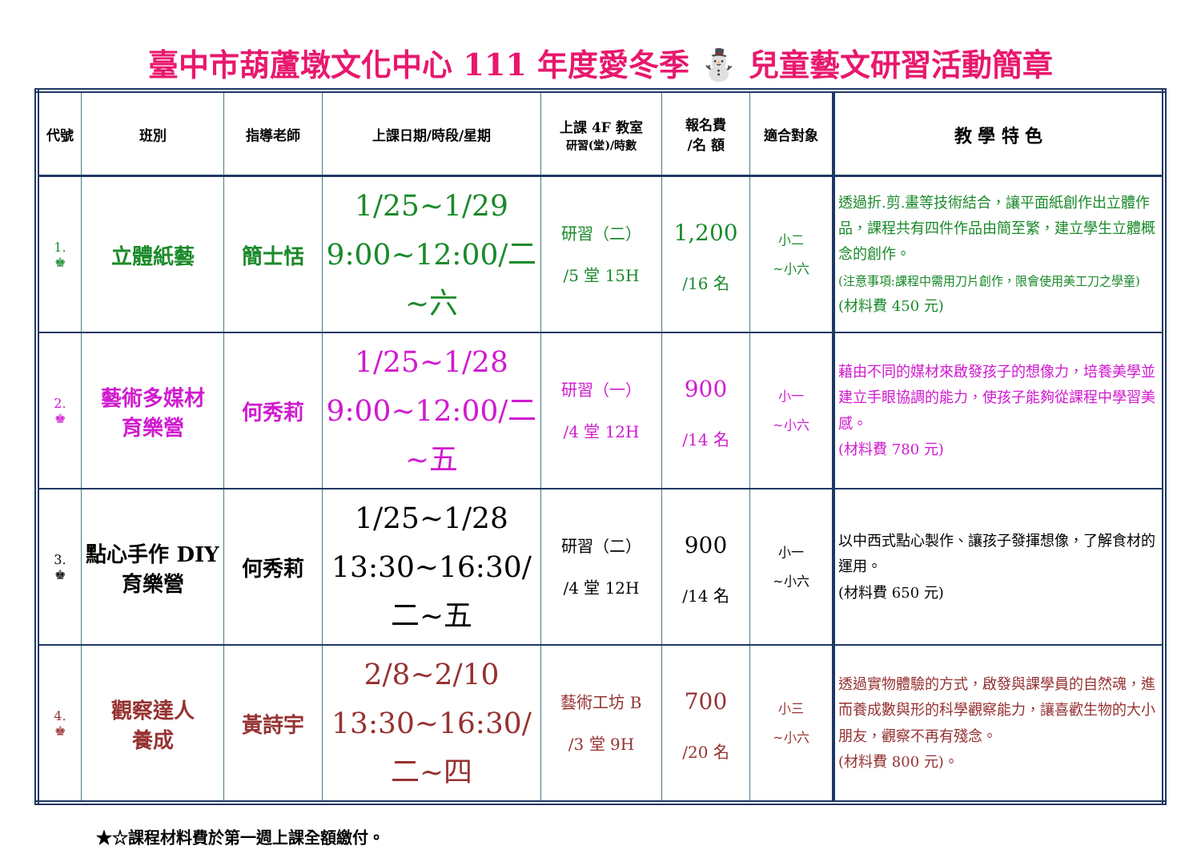臺中市葫蘆墩文化中心 111 年度愛冬季 ⛄ 兒童藝文研習活動簡章
| 代號 | 班別 | 指導老師 | 上課日期/時段/星期 | 上課 4F 教室 研習(堂)/時數 | 報名費 /名 額 | 適合對象 | 教 學 特 色 |
| --- | --- | --- | --- | --- | --- | --- | --- |
| 1. ♚ | 立體紙藝 | 簡士恬 | 1/25~1/29 9:00~12:00/二~六 | 研習（二） /5 堂 15H | 1,200 /16 名 | 小二 ~小六 | 透過折.剪.畫等技術結合，讓平面紙創作出立體作品，課程共有四件作品由簡至繁，建立學生立體概念的創作。 (注意事項:課程中需用刀片創作，限會使用美工刀之學童) (材料費 450 元) |
| 2. ♚ | 藝術多媒材 育樂營 | 何秀莉 | 1/25~1/28 9:00~12:00/二~五 | 研習（一） /4 堂 12H | 900 /14 名 | 小一 ~小六 | 藉由不同的媒材來啟發孩子的想像力，培養美學並建立手眼協調的能力，使孩子能夠從課程中學習美感。 (材料費 780 元) |
| 3. ♚ | 點心手作 DIY 育樂營 | 何秀莉 | 1/25~1/28 13:30~16:30/二~五 | 研習（二） /4 堂 12H | 900 /14 名 | 小一 ~小六 | 以中西式點心製作、讓孩子發揮想像，了解食材的運用。 (材料費 650 元) |
| 4. ♚ | 觀察達人 養成 | 黃詩宇 | 2/8~2/10 13:30~16:30/二~四 | 藝術工坊 B /3 堂 9H | 700 /20 名 | 小三 ~小六 | 透過實物體驗的方式，啟發與課學員的自然魂，進而養成數與形的科學觀察能力，讓喜歡生物的大小朋友，觀察不再有殘念。 (材料費 800 元)。 |
★☆課程材料費於第一週上課全額繳付。